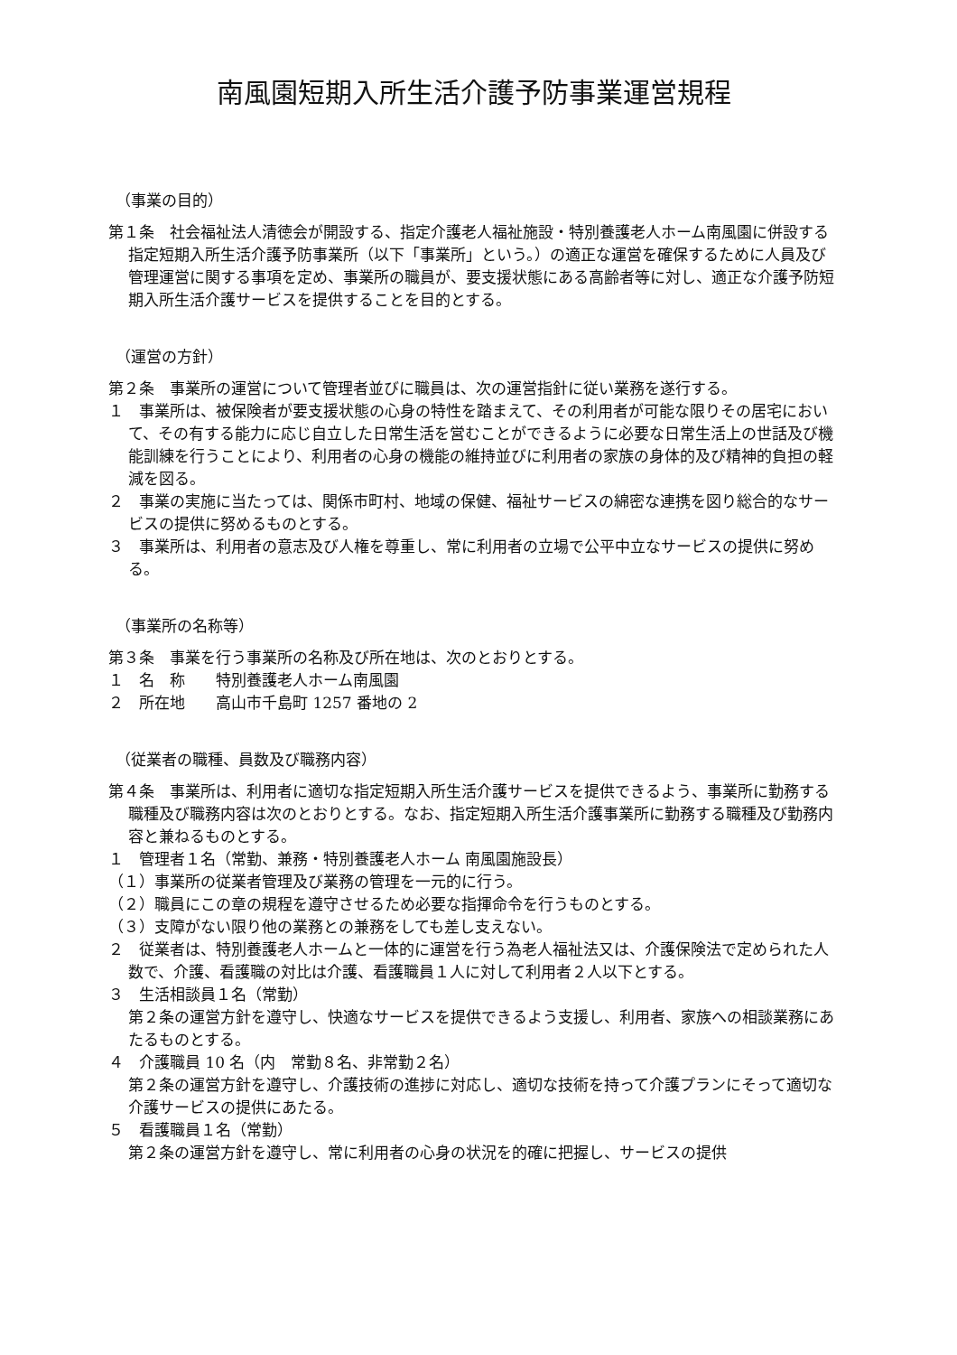南風園短期入所生活介護予防事業運営規程
（事業の目的）
第１条　社会福祉法人清徳会が開設する、指定介護老人福祉施設・特別養護老人ホーム南風園に併設する指定短期入所生活介護予防事業所（以下「事業所」という。）の適正な運営を確保するために人員及び管理運営に関する事項を定め、事業所の職員が、要支援状態にある高齢者等に対し、適正な介護予防短期入所生活介護サービスを提供することを目的とする。
（運営の方針）
第２条　事業所の運営について管理者並びに職員は、次の運営指針に従い業務を遂行する。
１　事業所は、被保険者が要支援状態の心身の特性を踏まえて、その利用者が可能な限りその居宅において、その有する能力に応じ自立した日常生活を営むことができるように必要な日常生活上の世話及び機能訓練を行うことにより、利用者の心身の機能の維持並びに利用者の家族の身体的及び精神的負担の軽減を図る。
２　事業の実施に当たっては、関係市町村、地域の保健、福祉サービスの綿密な連携を図り総合的なサービスの提供に努めるものとする。
３　事業所は、利用者の意志及び人権を尊重し、常に利用者の立場で公平中立なサービスの提供に努める。
（事業所の名称等）
第３条　事業を行う事業所の名称及び所在地は、次のとおりとする。
１　名　称　　特別養護老人ホーム南風園
２　所在地　　高山市千島町 1257 番地の 2
（従業者の職種、員数及び職務内容）
第４条　事業所は、利用者に適切な指定短期入所生活介護サービスを提供できるよう、事業所に勤務する職種及び職務内容は次のとおりとする。なお、指定短期入所生活介護事業所に勤務する職種及び勤務内容と兼ねるものとする。
１　管理者１名（常勤、兼務・特別養護老人ホーム 南風園施設長）
（１）事業所の従業者管理及び業務の管理を一元的に行う。
（２）職員にこの章の規程を遵守させるため必要な指揮命令を行うものとする。
（３）支障がない限り他の業務との兼務をしても差し支えない。
２　従業者は、特別養護老人ホームと一体的に運営を行う為老人福祉法又は、介護保険法で定められた人数で、介護、看護職の対比は介護、看護職員１人に対して利用者２人以下とする。
３　生活相談員１名（常勤）
第２条の運営方針を遵守し、快適なサービスを提供できるよう支援し、利用者、家族への相談業務にあたるものとする。
４　介護職員 10 名（内　常勤８名、非常勤２名）
第２条の運営方針を遵守し、介護技術の進捗に対応し、適切な技術を持って介護プランにそって適切な介護サービスの提供にあたる。
５　看護職員１名（常勤）
第２条の運営方針を遵守し、常に利用者の心身の状況を的確に把握し、サービスの提供